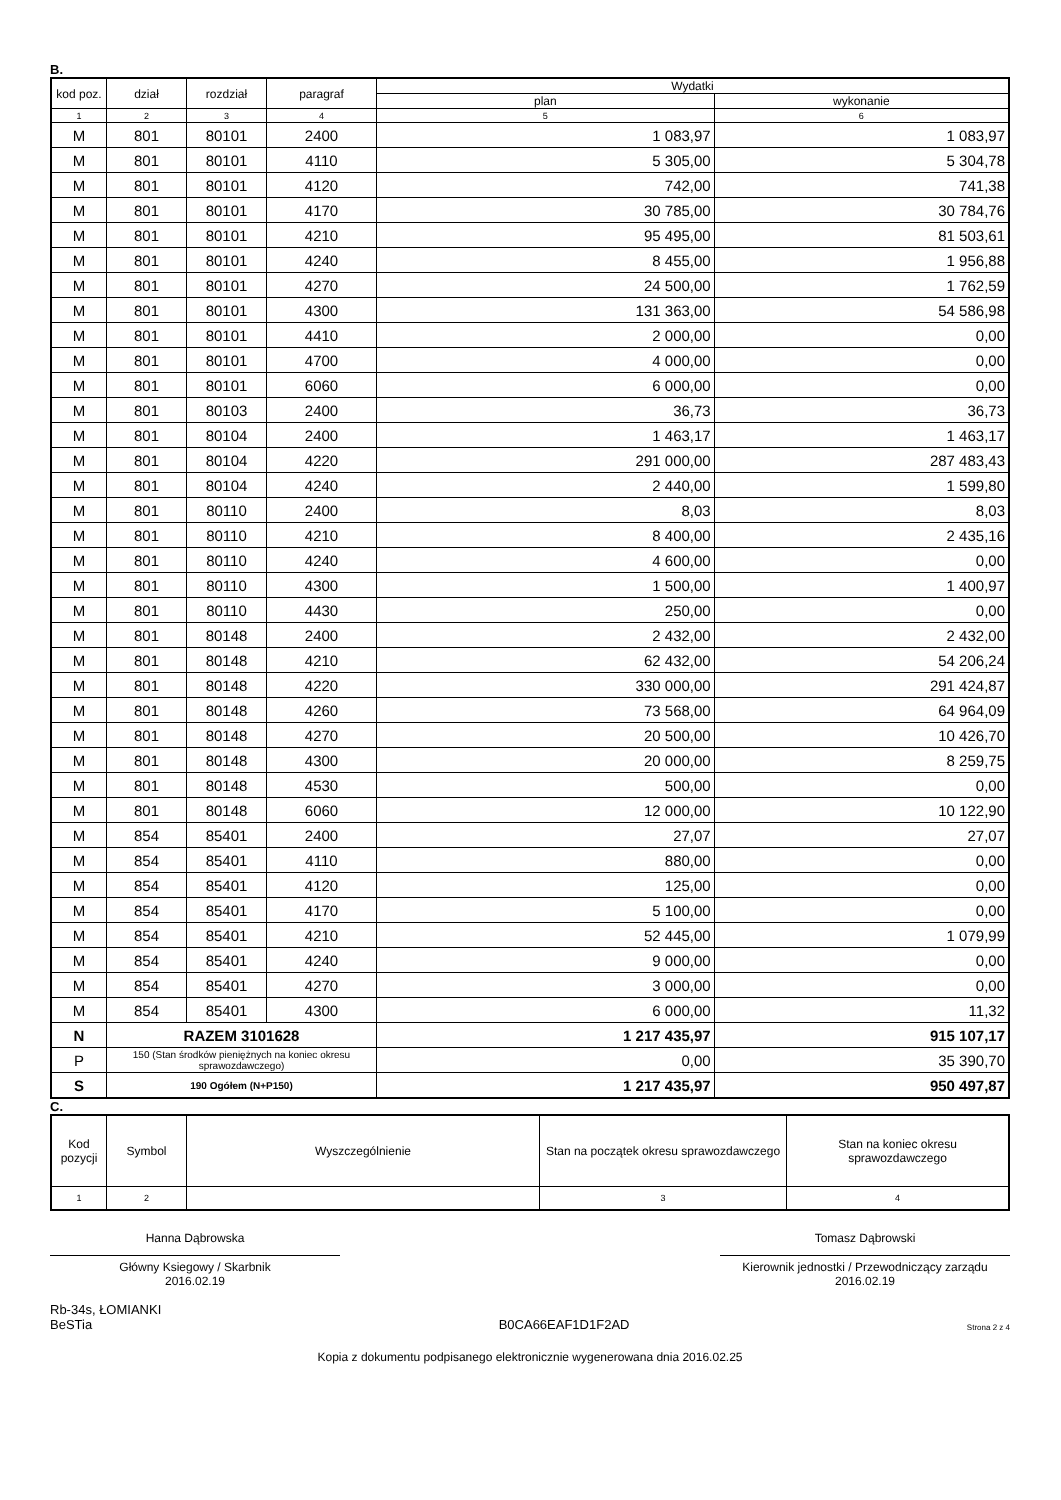B.
| kod poz. | dział | rozdział | paragraf | Wydatki | |
| --- | --- | --- | --- | --- | --- |
| | | | | plan | wykonanie |
| 1 | 2 | 3 | 4 | 5 | 6 |
| M | 801 | 80101 | 2400 | 1 083,97 | 1 083,97 |
| M | 801 | 80101 | 4110 | 5 305,00 | 5 304,78 |
| M | 801 | 80101 | 4120 | 742,00 | 741,38 |
| M | 801 | 80101 | 4170 | 30 785,00 | 30 784,76 |
| M | 801 | 80101 | 4210 | 95 495,00 | 81 503,61 |
| M | 801 | 80101 | 4240 | 8 455,00 | 1 956,88 |
| M | 801 | 80101 | 4270 | 24 500,00 | 1 762,59 |
| M | 801 | 80101 | 4300 | 131 363,00 | 54 586,98 |
| M | 801 | 80101 | 4410 | 2 000,00 | 0,00 |
| M | 801 | 80101 | 4700 | 4 000,00 | 0,00 |
| M | 801 | 80101 | 6060 | 6 000,00 | 0,00 |
| M | 801 | 80103 | 2400 | 36,73 | 36,73 |
| M | 801 | 80104 | 2400 | 1 463,17 | 1 463,17 |
| M | 801 | 80104 | 4220 | 291 000,00 | 287 483,43 |
| M | 801 | 80104 | 4240 | 2 440,00 | 1 599,80 |
| M | 801 | 80110 | 2400 | 8,03 | 8,03 |
| M | 801 | 80110 | 4210 | 8 400,00 | 2 435,16 |
| M | 801 | 80110 | 4240 | 4 600,00 | 0,00 |
| M | 801 | 80110 | 4300 | 1 500,00 | 1 400,97 |
| M | 801 | 80110 | 4430 | 250,00 | 0,00 |
| M | 801 | 80148 | 2400 | 2 432,00 | 2 432,00 |
| M | 801 | 80148 | 4210 | 62 432,00 | 54 206,24 |
| M | 801 | 80148 | 4220 | 330 000,00 | 291 424,87 |
| M | 801 | 80148 | 4260 | 73 568,00 | 64 964,09 |
| M | 801 | 80148 | 4270 | 20 500,00 | 10 426,70 |
| M | 801 | 80148 | 4300 | 20 000,00 | 8 259,75 |
| M | 801 | 80148 | 4530 | 500,00 | 0,00 |
| M | 801 | 80148 | 6060 | 12 000,00 | 10 122,90 |
| M | 854 | 85401 | 2400 | 27,07 | 27,07 |
| M | 854 | 85401 | 4110 | 880,00 | 0,00 |
| M | 854 | 85401 | 4120 | 125,00 | 0,00 |
| M | 854 | 85401 | 4170 | 5 100,00 | 0,00 |
| M | 854 | 85401 | 4210 | 52 445,00 | 1 079,99 |
| M | 854 | 85401 | 4240 | 9 000,00 | 0,00 |
| M | 854 | 85401 | 4270 | 3 000,00 | 0,00 |
| M | 854 | 85401 | 4300 | 6 000,00 | 11,32 |
| N | RAZEM 3101628 | | | 1 217 435,97 | 915 107,17 |
| P | 150 (Stan środków pieniężnych na koniec okresu sprawozdawczego) | | | 0,00 | 35 390,70 |
| S | 190 Ogółem (N+P150) | | | 1 217 435,97 | 950 497,87 |
C.
| Kod pozycji | Symbol | Wyszczególnienie | Stan na początek okresu sprawozdawczego | Stan na koniec okresu sprawozdawczego |
| --- | --- | --- | --- | --- |
| 1 | 2 | | 3 | 4 |
Hanna Dąbrowska
Główny Ksiegowy / Skarbnik
2016.02.19
Tomasz Dąbrowski
Kierownik jednostki / Przewodniczący zarządu
2016.02.19
Rb-34s, ŁOMIANKI
BeSTia
B0CA66EAF1D1F2AD
Strona 2 z 4
Kopia z dokumentu podpisanego elektronicznie wygenerowana dnia 2016.02.25